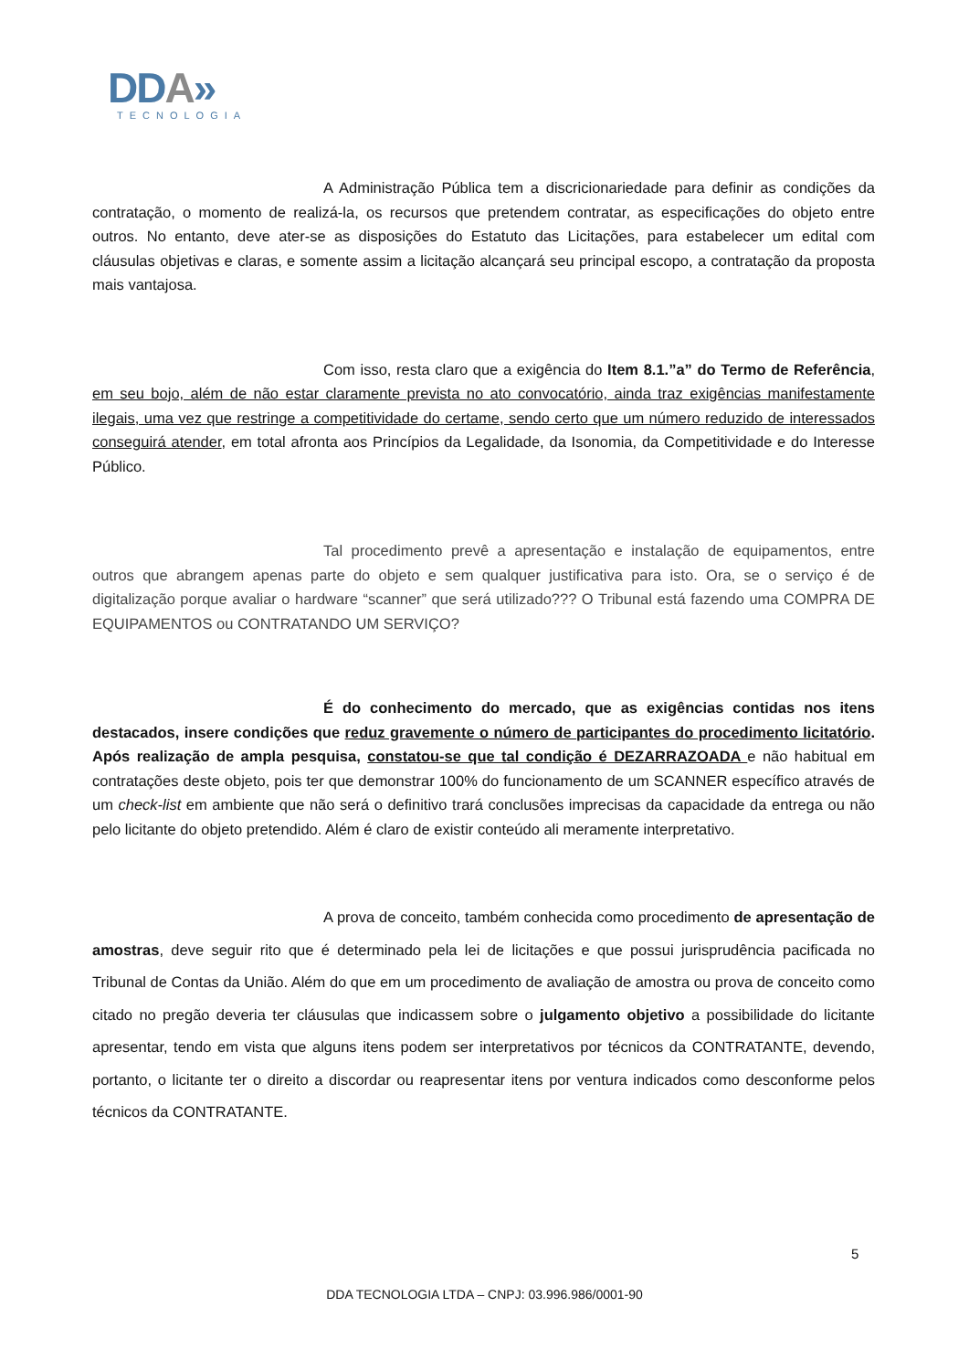DDA»
TECNOLOGIA
A Administração Pública tem a discricionariedade para definir as condições da contratação, o momento de realizá-la, os recursos que pretendem contratar, as especificações do objeto entre outros. No entanto, deve ater-se as disposições do Estatuto das Licitações, para estabelecer um edital com cláusulas objetivas e claras, e somente assim a licitação alcançará seu principal escopo, a contratação da proposta mais vantajosa.
Com isso, resta claro que a exigência do Item 8.1.”a” do Termo de Referência, em seu bojo, além de não estar claramente prevista no ato convocatório, ainda traz exigências manifestamente ilegais, uma vez que restringe a competitividade do certame, sendo certo que um número reduzido de interessados conseguirá atender, em total afronta aos Princípios da Legalidade, da Isonomia, da Competitividade e do Interesse Público.
Tal procedimento prevê a apresentação e instalação de equipamentos, entre outros que abrangem apenas parte do objeto e sem qualquer justificativa para isto. Ora, se o serviço é de digitalização porque avaliar o hardware “scanner” que será utilizado??? O Tribunal está fazendo uma COMPRA DE EQUIPAMENTOS ou CONTRATANDO UM SERVIÇO?
É do conhecimento do mercado, que as exigências contidas nos itens destacados, insere condições que reduz gravemente o número de participantes do procedimento licitatório. Após realização de ampla pesquisa, constatou-se que tal condição é DEZARRAZOADA e não habitual em contratações deste objeto, pois ter que demonstrar 100% do funcionamento de um SCANNER específico através de um check-list em ambiente que não será o definitivo trará conclusões imprecisas da capacidade da entrega ou não pelo licitante do objeto pretendido. Além é claro de existir conteúdo ali meramente interpretativo.
A prova de conceito, também conhecida como procedimento de apresentação de amostras, deve seguir rito que é determinado pela lei de licitações e que possui jurisprudência pacificada no Tribunal de Contas da União. Além do que em um procedimento de avaliação de amostra ou prova de conceito como citado no pregão deveria ter cláusulas que indicassem sobre o julgamento objetivo a possibilidade do licitante apresentar, tendo em vista que alguns itens podem ser interpretativos por técnicos da CONTRATANTE, devendo, portanto, o licitante ter o direito a discordar ou reapresentar itens por ventura indicados como desconforme pelos técnicos da CONTRATANTE.
5
DDA TECNOLOGIA LTDA – CNPJ: 03.996.986/0001-90